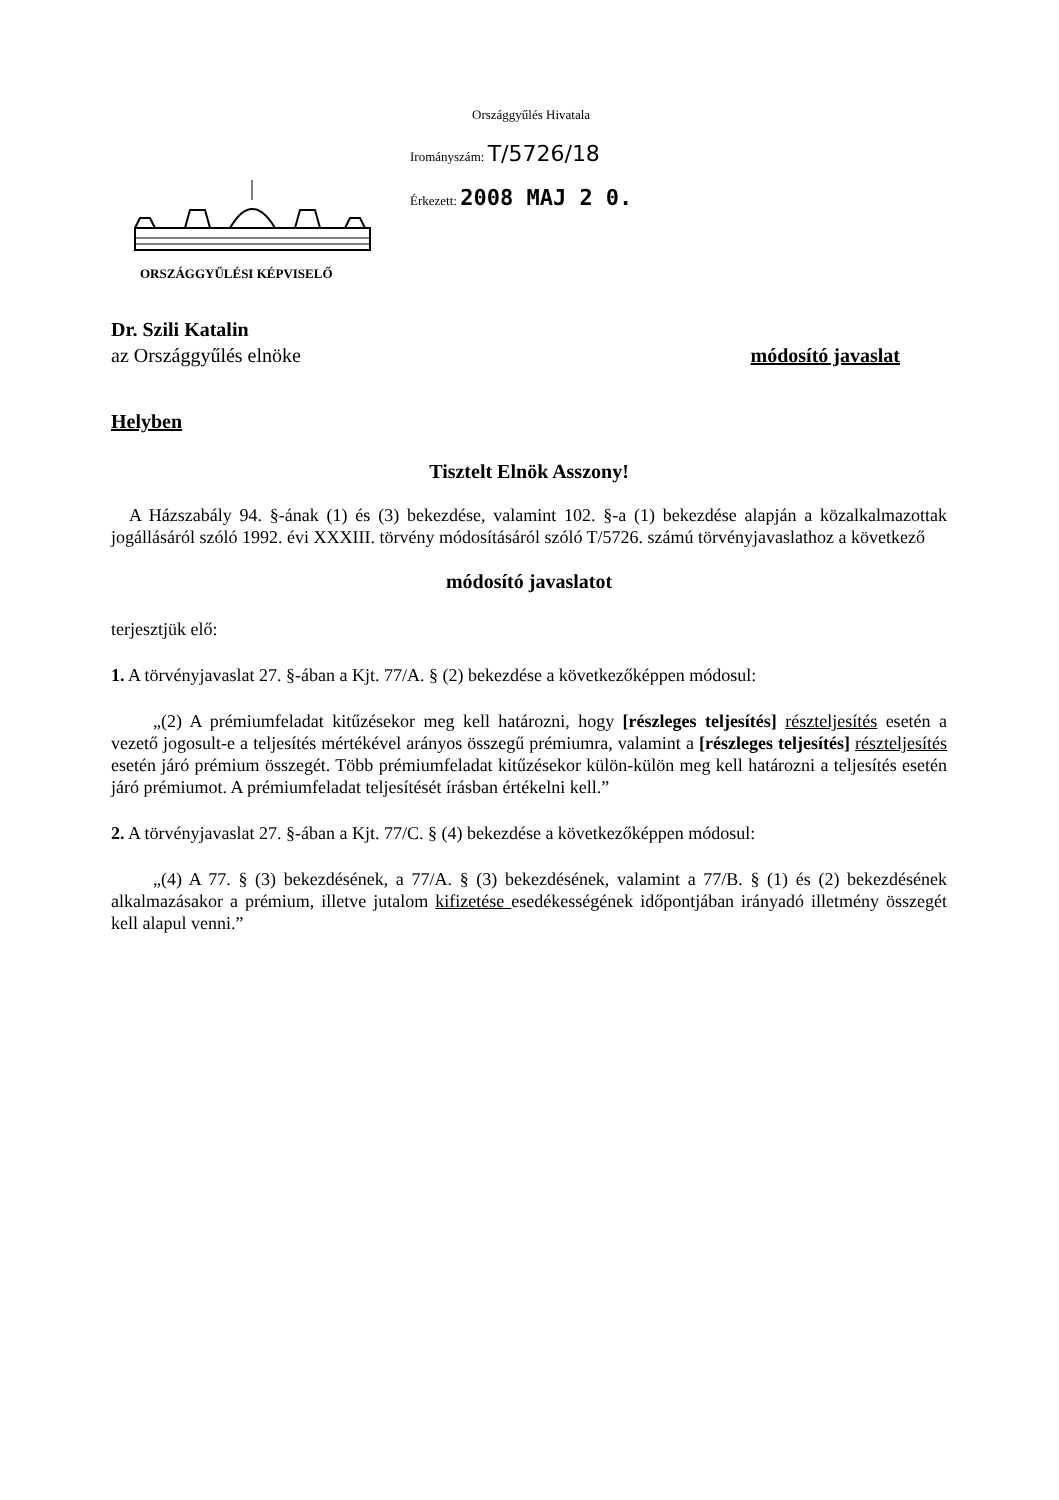Országgyűlés Hivatala
Irományszám: T/5726/18
Érkezett: 2008 MAJ 2 0.
ORSZÁGGYŰLÉSI KÉPVISELŐ
Dr. Szili Katalin
az Országgyűlés elnöke módosító javaslat
Helyben
Tisztelt Elnök Asszony!
A Házszabály 94. §-ának (1) és (3) bekezdése, valamint 102. §-a (1) bekezdése alapján a közalkalmazottak jogállásáról szóló 1992. évi XXXIII. törvény módosításáról szóló T/5726. számú törvényjavaslathoz a következő
módosító javaslatot
terjesztjük elő:
1. A törvényjavaslat 27. §-ában a Kjt. 77/A. § (2) bekezdése a következőképpen módosul:
„(2) A prémiumfeladat kitűzésekor meg kell határozni, hogy [részleges teljesítés] részteljesítés esetén a vezető jogosult-e a teljesítés mértékével arányos összegű prémiumra, valamint a [részleges teljesítés] részteljesítés esetén járó prémium összegét. Több prémiumfeladat kitűzésekor külön-külön meg kell határozni a teljesítés esetén járó prémiumot. A prémiumfeladat teljesítését írásban értékelni kell.”
2. A törvényjavaslat 27. §-ában a Kjt. 77/C. § (4) bekezdése a következőképpen módosul:
„(4) A 77. § (3) bekezdésének, a 77/A. § (3) bekezdésének, valamint a 77/B. § (1) és (2) bekezdésének alkalmazásakor a prémium, illetve jutalom kifizetése esedékességének időpontjában irányadó illetmény összegét kell alapul venni.”